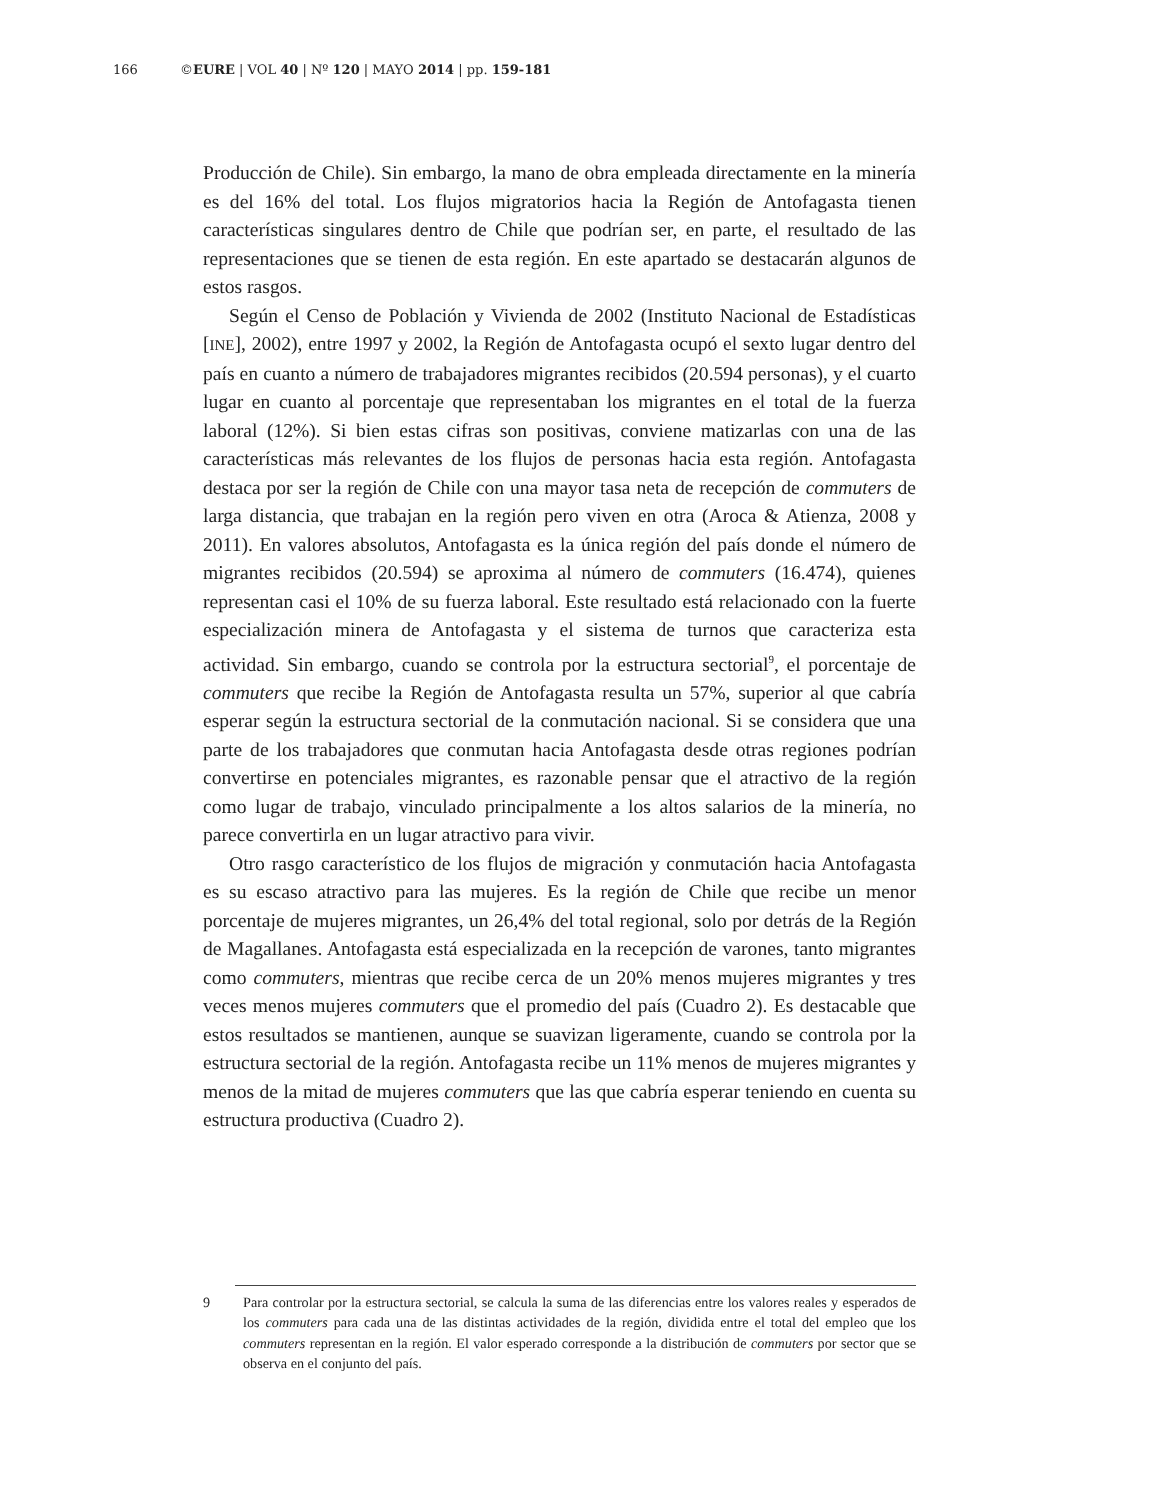166 ©EURE | VOL 40 | Nº 120 | MAYO 2014 | pp. 159-181
Producción de Chile). Sin embargo, la mano de obra empleada directamente en la minería es del 16% del total. Los flujos migratorios hacia la Región de Antofagasta tienen características singulares dentro de Chile que podrían ser, en parte, el resultado de las representaciones que se tienen de esta región. En este apartado se destacarán algunos de estos rasgos.
Según el Censo de Población y Vivienda de 2002 (Instituto Nacional de Estadísticas [INE], 2002), entre 1997 y 2002, la Región de Antofagasta ocupó el sexto lugar dentro del país en cuanto a número de trabajadores migrantes recibidos (20.594 personas), y el cuarto lugar en cuanto al porcentaje que representaban los migrantes en el total de la fuerza laboral (12%). Si bien estas cifras son positivas, conviene matizarlas con una de las características más relevantes de los flujos de personas hacia esta región. Antofagasta destaca por ser la región de Chile con una mayor tasa neta de recepción de commuters de larga distancia, que trabajan en la región pero viven en otra (Aroca & Atienza, 2008 y 2011). En valores absolutos, Antofagasta es la única región del país donde el número de migrantes recibidos (20.594) se aproxima al número de commuters (16.474), quienes representan casi el 10% de su fuerza laboral. Este resultado está relacionado con la fuerte especialización minera de Antofagasta y el sistema de turnos que caracteriza esta actividad. Sin embargo, cuando se controla por la estructura sectorial<sup>9</sup>, el porcentaje de commuters que recibe la Región de Antofagasta resulta un 57%, superior al que cabría esperar según la estructura sectorial de la conmutación nacional. Si se considera que una parte de los trabajadores que conmutan hacia Antofagasta desde otras regiones podrían convertirse en potenciales migrantes, es razonable pensar que el atractivo de la región como lugar de trabajo, vinculado principalmente a los altos salarios de la minería, no parece convertirla en un lugar atractivo para vivir.
Otro rasgo característico de los flujos de migración y conmutación hacia Antofagasta es su escaso atractivo para las mujeres. Es la región de Chile que recibe un menor porcentaje de mujeres migrantes, un 26,4% del total regional, solo por detrás de la Región de Magallanes. Antofagasta está especializada en la recepción de varones, tanto migrantes como commuters, mientras que recibe cerca de un 20% menos mujeres migrantes y tres veces menos mujeres commuters que el promedio del país (Cuadro 2). Es destacable que estos resultados se mantienen, aunque se suavizan ligeramente, cuando se controla por la estructura sectorial de la región. Antofagasta recibe un 11% menos de mujeres migrantes y menos de la mitad de mujeres commuters que las que cabría esperar teniendo en cuenta su estructura productiva (Cuadro 2).
9 Para controlar por la estructura sectorial, se calcula la suma de las diferencias entre los valores reales y esperados de los commuters para cada una de las distintas actividades de la región, dividida entre el total del empleo que los commuters representan en la región. El valor esperado corresponde a la distribución de commuters por sector que se observa en el conjunto del país.